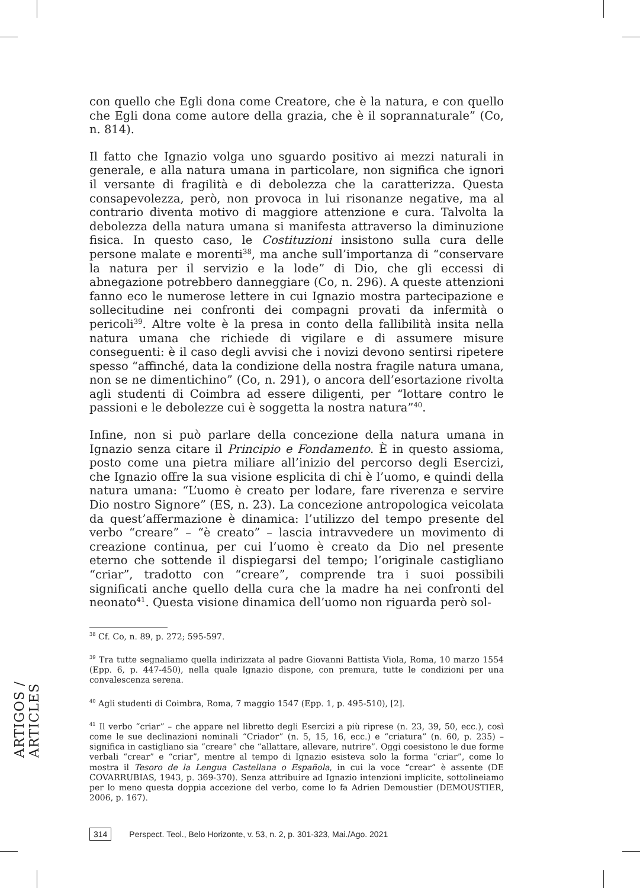con quello che Egli dona come Creatore, che è la natura, e con quello che Egli dona come autore della grazia, che è il soprannaturale” (Co, n. 814).
Il fatto che Ignazio volga uno sguardo positivo ai mezzi naturali in generale, e alla natura umana in particolare, non significa che ignori il versante di fragilità e di debolezza che la caratterizza. Questa consapevolezza, però, non provoca in lui risonanze negative, ma al contrario diventa motivo di maggiore attenzione e cura. Talvolta la debolezza della natura umana si manifesta attraverso la diminuzione fisica. In questo caso, le Costituzioni insistono sulla cura delle persone malate e morenti<sup>38</sup>, ma anche sull’importanza di “conservare la natura per il servizio e la lode” di Dio, che gli eccessi di abnegazione potrebbero danneggiare (Co, n. 296). A queste attenzioni fanno eco le numerose lettere in cui Ignazio mostra partecipazione e sollecitudine nei confronti dei compagni provati da infermità o pericoli<sup>39</sup>. Altre volte è la presa in conto della fallibilità insita nella natura umana che richiede di vigilare e di assumere misure conseguenti: è il caso degli avvisi che i novizi devono sentirsi ripetere spesso “affinché, data la condizione della nostra fragile natura umana, non se ne dimentichino” (Co, n. 291), o ancora dell’esortazione rivolta agli studenti di Coimbra ad essere diligenti, per “lottare contro le passioni e le debolezze cui è soggetta la nostra natura”<sup>40</sup>.
Infine, non si può parlare della concezione della natura umana in Ignazio senza citare il Principio e Fondamento. È in questo assioma, posto come una pietra miliare all’inizio del percorso degli Esercizi, che Ignazio offre la sua visione esplicita di chi è l’uomo, e quindi della natura umana: “L’uomo è creato per lodare, fare riverenza e servire Dio nostro Signore” (ES, n. 23). La concezione antropologica veicolata da quest’affermazione è dinamica: l’utilizzo del tempo presente del verbo “creare” – “è creato” – lascia intravvedere un movimento di creazione continua, per cui l’uomo è creato da Dio nel presente eterno che sottende il dispiegarsi del tempo; l’originale castigliano “criar”, tradotto con “creare”, comprende tra i suoi possibili significati anche quello della cura che la madre ha nei confronti del neonato<sup>41</sup>. Questa visione dinamica dell’uomo non riguarda però sol-
<sup>38</sup> Cf. Co, n. 89, p. 272; 595-597.
<sup>39</sup> Tra tutte segnaliamo quella indirizzata al padre Giovanni Battista Viola, Roma, 10 marzo 1554 (Epp. 6, p. 447-450), nella quale Ignazio dispone, con premura, tutte le condizioni per una convalescenza serena.
<sup>40</sup> Agli studenti di Coimbra, Roma, 7 maggio 1547 (Epp. 1, p. 495-510), [2].
<sup>41</sup> Il verbo “criar” – che appare nel libretto degli Esercizi a più riprese (n. 23, 39, 50, ecc.), così come le sue declinazioni nominali “Criador” (n. 5, 15, 16, ecc.) e “criatura” (n. 60, p. 235) – significa in castigliano sia “creare” che “allattare, allevare, nutrire”. Oggi coesistono le due forme verbali “crear” e “criar”, mentre al tempo di Ignazio esisteva solo la forma “criar”, come lo mostra il Tesoro de la Lengua Castellana o Española, in cui la voce “crear” è assente (DE COVARRUBIAS, 1943, p. 369-370). Senza attribuire ad Ignazio intenzioni implicite, sottolineiamo per lo meno questa doppia accezione del verbo, come lo fa Adrien Demoustier (DEMOUSTIER, 2006, p. 167).
ARTIGOS / ARTICLES
314 Perspect. Teol., Belo Horizonte, v. 53, n. 2, p. 301-323, Mai./Ago. 2021